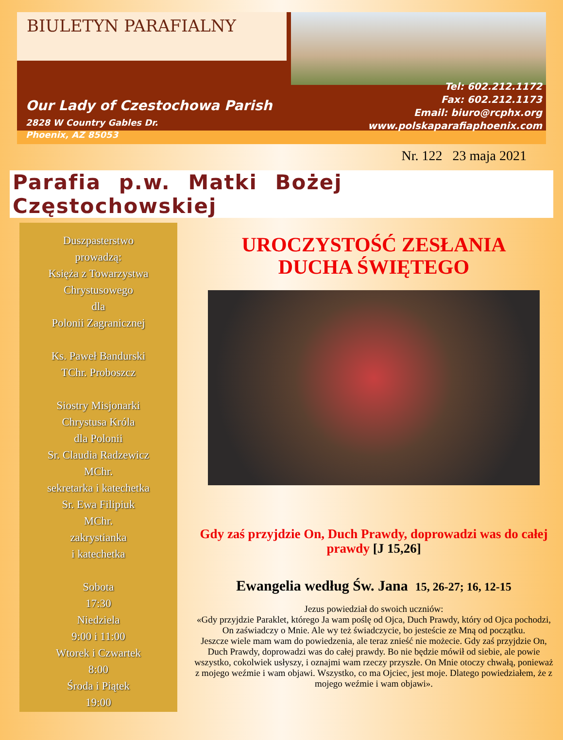BIULETYN PARAFIALNY
Our Lady of Czestochowa Parish
2828 W Country Gables Dr.
Phoenix, AZ 85053
Tel: 602.212.1172
Fax: 602.212.1173
Email: biuro@rcphx.org
www.polskaparafiaphoenix.com
Nr. 122 23 maja 2021
Parafia p.w. Matki Bożej Częstochowskiej
Duszpasterstwo
prowadzą:
Księża z Towarzystwa
Chrystusowego
dla
Polonii Zagranicznej
Ks. Paweł Bandurski
TChr. Proboszcz
Siostry Misjonarki
Chrystusa Króla
dla Polonii
Sr. Claudia Radzewicz
MChr.
sekretarka i katechetka
Sr. Ewa Filipiuk
MChr.
zakrystianka
i katechetka
Sobota
17:30
Niedziela
9:00 i 11:00
Wtorek i Czwartek
8:00
Środa i Piątek
19:00
UROCZYSTOŚĆ ZESŁANIA
DUCHA ŚWIĘTEGO
Gdy zaś przyjdzie On, Duch Prawdy, doprowadzi was do całej prawdy [J 15,26]
Ewangelia według Św. Jana 15, 26-27; 16, 12-15
Jezus powiedział do swoich uczniów:
«Gdy przyjdzie Paraklet, którego Ja wam poślę od Ojca, Duch Prawdy, który od Ojca pochodzi, On zaświadczy o Mnie. Ale wy też świadczycie, bo jesteście ze Mną od początku.
Jeszcze wiele mam wam do powiedzenia, ale teraz znieść nie możecie. Gdy zaś przyjdzie On, Duch Prawdy, doprowadzi was do całej prawdy. Bo nie będzie mówił od siebie, ale powie wszystko, cokolwiek usłyszy, i oznajmi wam rzeczy przyszłe. On Mnie otoczy chwałą, ponieważ z mojego weźmie i wam objawi. Wszystko, co ma Ojciec, jest moje. Dlatego powiedziałem, że z mojego weźmie i wam objawi».